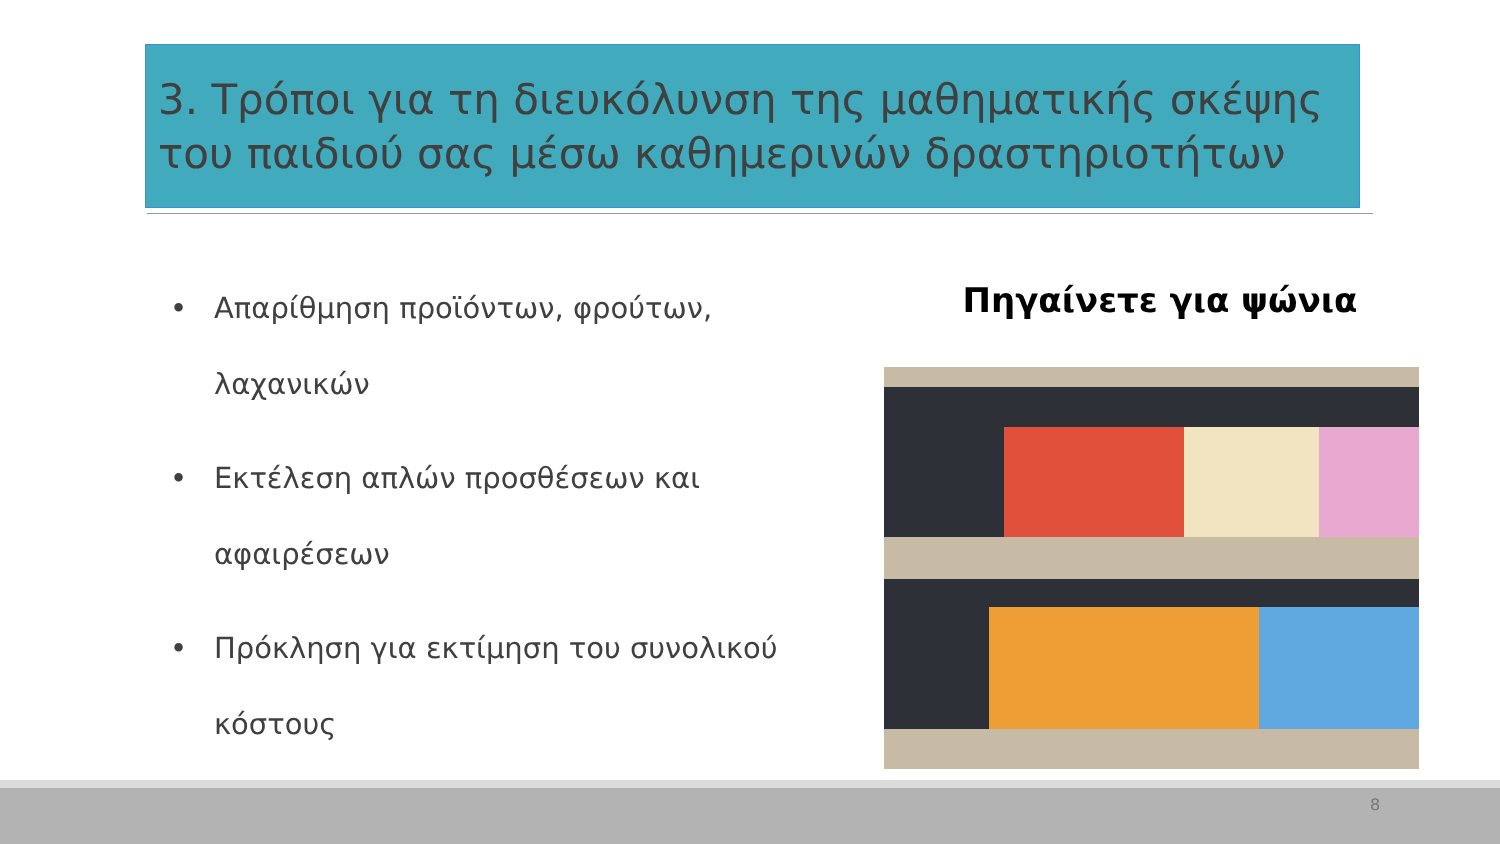3. Τρόποι για τη διευκόλυνση της μαθηματικής σκέψης του παιδιού σας μέσω καθημερινών δραστηριοτήτων
• Απαρίθμηση προϊόντων, φρούτων, λαχανικών
• Εκτέλεση απλών προσθέσεων και αφαιρέσεων
• Πρόκληση για εκτίμηση του συνολικού κόστους
Πηγαίνετε για ψώνια
8